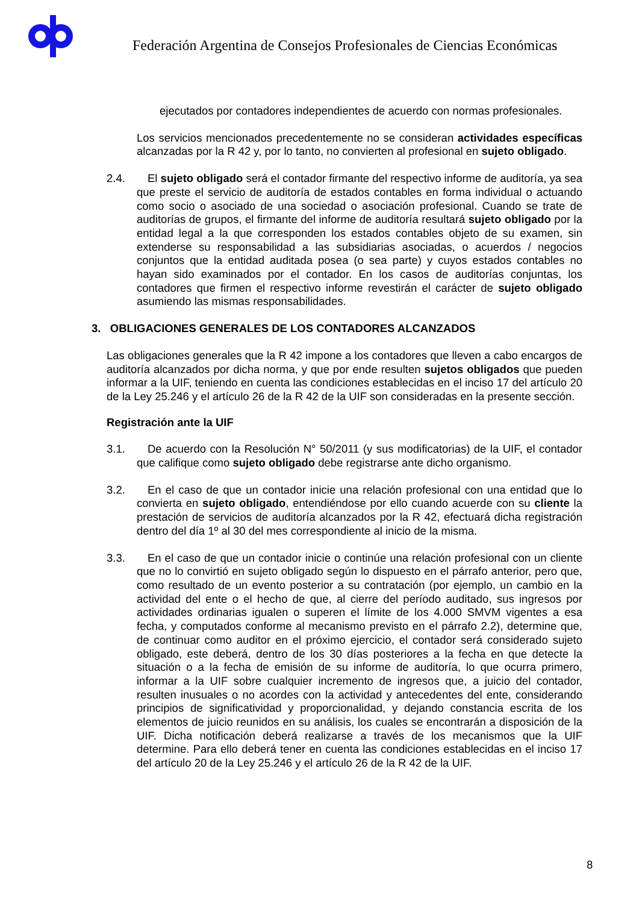Federación Argentina de Consejos Profesionales de Ciencias Económicas
ejecutados por contadores independientes de acuerdo con normas profesionales.
Los servicios mencionados precedentemente no se consideran actividades específicas alcanzadas por la R 42 y, por lo tanto, no convierten al profesional en sujeto obligado.
2.4. El sujeto obligado será el contador firmante del respectivo informe de auditoría, ya sea que preste el servicio de auditoría de estados contables en forma individual o actuando como socio o asociado de una sociedad o asociación profesional. Cuando se trate de auditorías de grupos, el firmante del informe de auditoría resultará sujeto obligado por la entidad legal a la que corresponden los estados contables objeto de su examen, sin extenderse su responsabilidad a las subsidiarias asociadas, o acuerdos / negocios conjuntos que la entidad auditada posea (o sea parte) y cuyos estados contables no hayan sido examinados por el contador. En los casos de auditorías conjuntas, los contadores que firmen el respectivo informe revestirán el carácter de sujeto obligado asumiendo las mismas responsabilidades.
3. OBLIGACIONES GENERALES DE LOS CONTADORES ALCANZADOS
Las obligaciones generales que la R 42 impone a los contadores que lleven a cabo encargos de auditoría alcanzados por dicha norma, y que por ende resulten sujetos obligados que pueden informar a la UIF, teniendo en cuenta las condiciones establecidas en el inciso 17 del artículo 20 de la Ley 25.246 y el artículo 26 de la R 42 de la UIF son consideradas en la presente sección.
Registración ante la UIF
3.1. De acuerdo con la Resolución N° 50/2011 (y sus modificatorias) de la UIF, el contador que califique como sujeto obligado debe registrarse ante dicho organismo.
3.2. En el caso de que un contador inicie una relación profesional con una entidad que lo convierta en sujeto obligado, entendiéndose por ello cuando acuerde con su cliente la prestación de servicios de auditoría alcanzados por la R 42, efectuará dicha registración dentro del día 1º al 30 del mes correspondiente al inicio de la misma.
3.3. En el caso de que un contador inicie o continúe una relación profesional con un cliente que no lo convirtió en sujeto obligado según lo dispuesto en el párrafo anterior, pero que, como resultado de un evento posterior a su contratación (por ejemplo, un cambio en la actividad del ente o el hecho de que, al cierre del período auditado, sus ingresos por actividades ordinarias igualen o superen el límite de los 4.000 SMVM vigentes a esa fecha, y computados conforme al mecanismo previsto en el párrafo 2.2), determine que, de continuar como auditor en el próximo ejercicio, el contador será considerado sujeto obligado, este deberá, dentro de los 30 días posteriores a la fecha en que detecte la situación o a la fecha de emisión de su informe de auditoría, lo que ocurra primero, informar a la UIF sobre cualquier incremento de ingresos que, a juicio del contador, resulten inusuales o no acordes con la actividad y antecedentes del ente, considerando principios de significatividad y proporcionalidad, y dejando constancia escrita de los elementos de juicio reunidos en su análisis, los cuales se encontrarán a disposición de la UIF. Dicha notificación deberá realizarse a través de los mecanismos que la UIF determine. Para ello deberá tener en cuenta las condiciones establecidas en el inciso 17 del artículo 20 de la Ley 25.246 y el artículo 26 de la R 42 de la UIF.
8